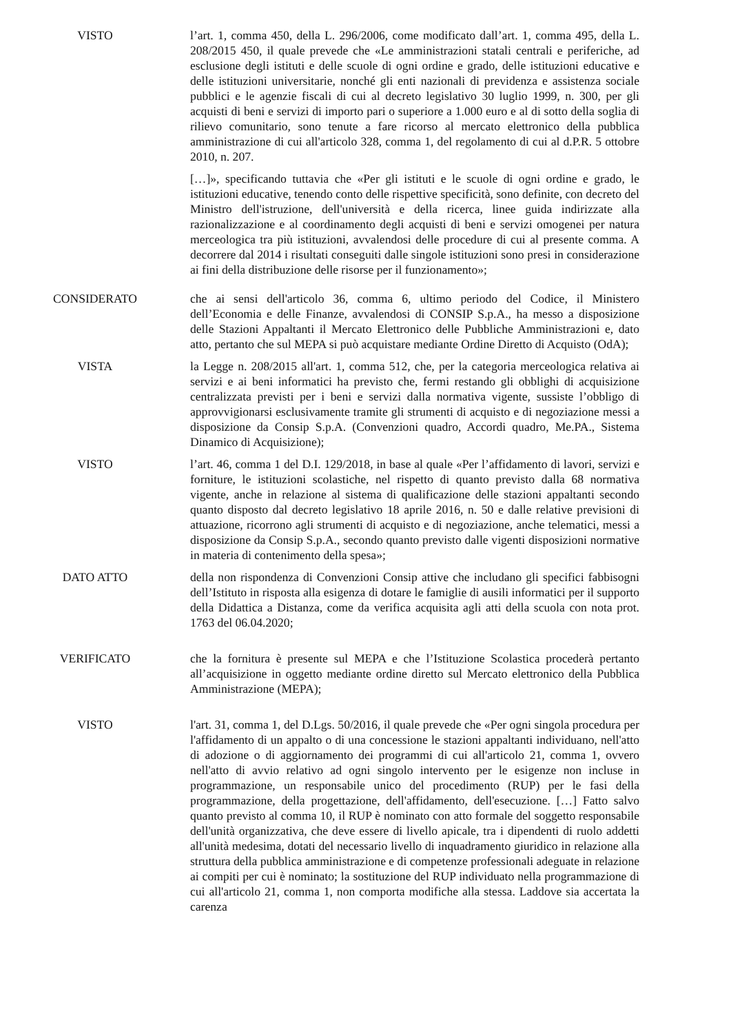VISTO l’art. 1, comma 450, della L. 296/2006, come modificato dall’art. 1, comma 495, della L. 208/2015 450, il quale prevede che «Le amministrazioni statali centrali e periferiche, ad esclusione degli istituti e delle scuole di ogni ordine e grado, delle istituzioni educative e delle istituzioni universitarie, nonché gli enti nazionali di previdenza e assistenza sociale pubblici e le agenzie fiscali di cui al decreto legislativo 30 luglio 1999, n. 300, per gli acquisti di beni e servizi di importo pari o superiore a 1.000 euro e al di sotto della soglia di rilievo comunitario, sono tenute a fare ricorso al mercato elettronico della pubblica amministrazione di cui all'articolo 328, comma 1, del regolamento di cui al d.P.R. 5 ottobre 2010, n. 207.
[…]», specificando tuttavia che «Per gli istituti e le scuole di ogni ordine e grado, le istituzioni educative, tenendo conto delle rispettive specificità, sono definite, con decreto del Ministro dell'istruzione, dell'università e della ricerca, linee guida indirizzate alla razionalizzazione e al coordinamento degli acquisti di beni e servizi omogenei per natura merceologica tra più istituzioni, avvalendosi delle procedure di cui al presente comma. A decorrere dal 2014 i risultati conseguiti dalle singole istituzioni sono presi in considerazione ai fini della distribuzione delle risorse per il funzionamento»;
CONSIDERATO che ai sensi dell'articolo 36, comma 6, ultimo periodo del Codice, il Ministero dell’Economia e delle Finanze, avvalendosi di CONSIP S.p.A., ha messo a disposizione delle Stazioni Appaltanti il Mercato Elettronico delle Pubbliche Amministrazioni e, dato atto, pertanto che sul MEPA si può acquistare mediante Ordine Diretto di Acquisto (OdA);
VISTA la Legge n. 208/2015 all'art. 1, comma 512, che, per la categoria merceologica relativa ai servizi e ai beni informatici ha previsto che, fermi restando gli obblighi di acquisizione centralizzata previsti per i beni e servizi dalla normativa vigente, sussiste l’obbligo di approvvigionarsi esclusivamente tramite gli strumenti di acquisto e di negoziazione messi a disposizione da Consip S.p.A. (Convenzioni quadro, Accordi quadro, Me.PA., Sistema Dinamico di Acquisizione);
VISTO l’art. 46, comma 1 del D.I. 129/2018, in base al quale «Per l’affidamento di lavori, servizi e forniture, le istituzioni scolastiche, nel rispetto di quanto previsto dalla 68 normativa vigente, anche in relazione al sistema di qualificazione delle stazioni appaltanti secondo quanto disposto dal decreto legislativo 18 aprile 2016, n. 50 e dalle relative previsioni di attuazione, ricorrono agli strumenti di acquisto e di negoziazione, anche telematici, messi a disposizione da Consip S.p.A., secondo quanto previsto dalle vigenti disposizioni normative in materia di contenimento della spesa»;
DATO ATTO della non rispondenza di Convenzioni Consip attive che includano gli specifici fabbisogni dell’Istituto in risposta alla esigenza di dotare le famiglie di ausili informatici per il supporto della Didattica a Distanza, come da verifica acquisita agli atti della scuola con nota prot. 1763 del 06.04.2020;
VERIFICATO che la fornitura è presente sul MEPA e che l’Istituzione Scolastica procederà pertanto all’acquisizione in oggetto mediante ordine diretto sul Mercato elettronico della Pubblica Amministrazione (MEPA);
VISTO l'art. 31, comma 1, del D.Lgs. 50/2016, il quale prevede che «Per ogni singola procedura per l'affidamento di un appalto o di una concessione le stazioni appaltanti individuano, nell'atto di adozione o di aggiornamento dei programmi di cui all'articolo 21, comma 1, ovvero nell'atto di avvio relativo ad ogni singolo intervento per le esigenze non incluse in programmazione, un responsabile unico del procedimento (RUP) per le fasi della programmazione, della progettazione, dell'affidamento, dell'esecuzione. […] Fatto salvo quanto previsto al comma 10, il RUP è nominato con atto formale del soggetto responsabile dell'unità organizzativa, che deve essere di livello apicale, tra i dipendenti di ruolo addetti all'unità medesima, dotati del necessario livello di inquadramento giuridico in relazione alla struttura della pubblica amministrazione e di competenze professionali adeguate in relazione ai compiti per cui è nominato; la sostituzione del RUP individuato nella programmazione di cui all'articolo 21, comma 1, non comporta modifiche alla stessa. Laddove sia accertata la carenza